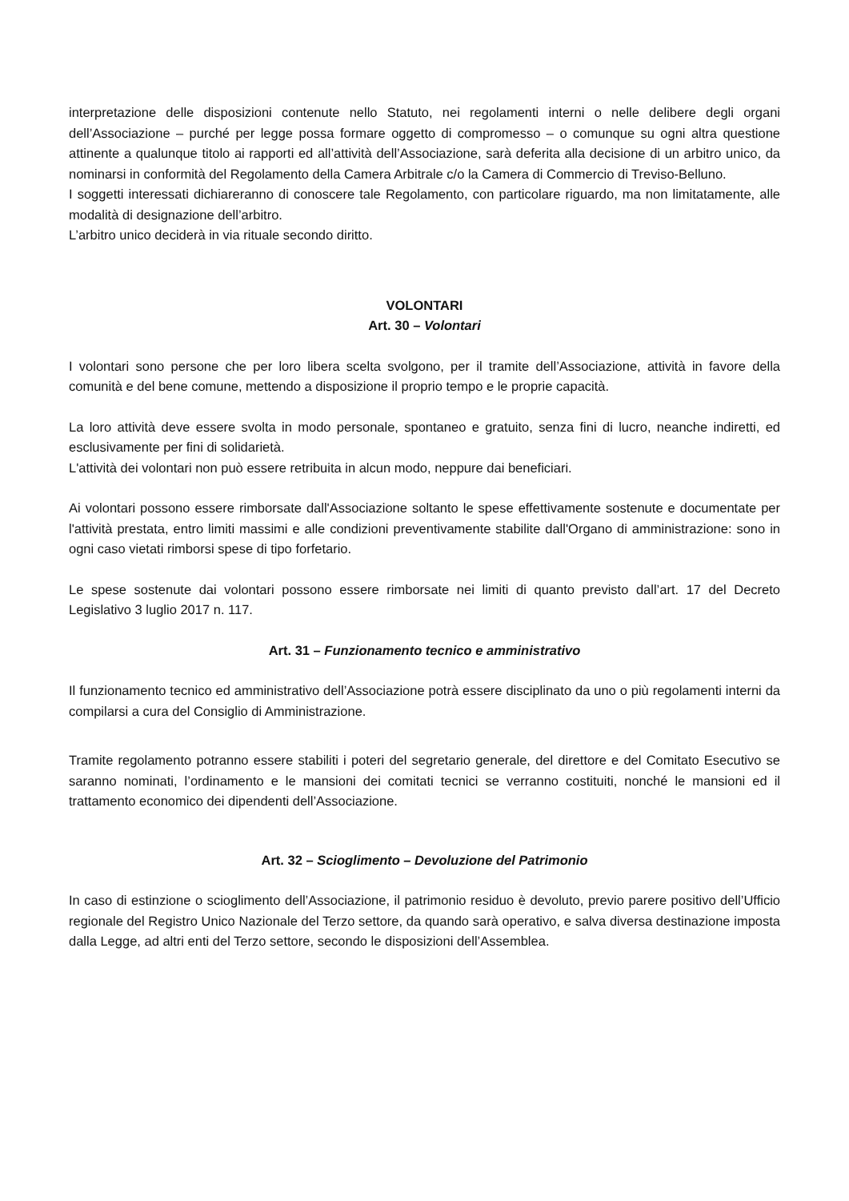interpretazione delle disposizioni contenute nello Statuto, nei regolamenti interni o nelle delibere degli organi dell’Associazione – purché per legge possa formare oggetto di compromesso – o comunque su ogni altra questione attinente a qualunque titolo ai rapporti ed all’attività dell’Associazione, sarà deferita alla decisione di un arbitro unico, da nominarsi in conformità del Regolamento della Camera Arbitrale c/o la Camera di Commercio di Treviso-Belluno.
I soggetti interessati dichiareranno di conoscere tale Regolamento, con particolare riguardo, ma non limitatamente, alle modalità di designazione dell’arbitro.
L’arbitro unico deciderà in via rituale secondo diritto.
VOLONTARI
Art. 30 – Volontari
I volontari sono persone che per loro libera scelta svolgono, per il tramite dell’Associazione, attività in favore della comunità e del bene comune, mettendo a disposizione il proprio tempo e le proprie capacità.
La loro attività deve essere svolta in modo personale, spontaneo e gratuito, senza fini di lucro, neanche indiretti, ed esclusivamente per fini di solidarietà.
L'attività dei volontari non può essere retribuita in alcun modo, neppure dai beneficiari.
Ai volontari possono essere rimborsate dall'Associazione soltanto le spese effettivamente sostenute e documentate per l'attività prestata, entro limiti massimi e alle condizioni preventivamente stabilite dall'Organo di amministrazione: sono in ogni caso vietati rimborsi spese di tipo forfetario.
Le spese sostenute dai volontari possono essere rimborsate nei limiti di quanto previsto dall’art. 17 del Decreto Legislativo 3 luglio 2017 n. 117.
Art. 31 – Funzionamento tecnico e amministrativo
Il funzionamento tecnico ed amministrativo dell’Associazione potrà essere disciplinato da uno o più regolamenti interni da compilarsi a cura del Consiglio di Amministrazione.
Tramite regolamento potranno essere stabiliti i poteri del segretario generale, del direttore e del Comitato Esecutivo se saranno nominati, l’ordinamento e le mansioni dei comitati tecnici se verranno costituiti, nonché le mansioni ed il trattamento economico dei dipendenti dell’Associazione.
Art. 32 – Scioglimento – Devoluzione del Patrimonio
In caso di estinzione o scioglimento dell’Associazione, il patrimonio residuo è devoluto, previo parere positivo dell’Ufficio regionale del Registro Unico Nazionale del Terzo settore, da quando sarà operativo, e salva diversa destinazione imposta dalla Legge, ad altri enti del Terzo settore, secondo le disposizioni dell’Assemblea.